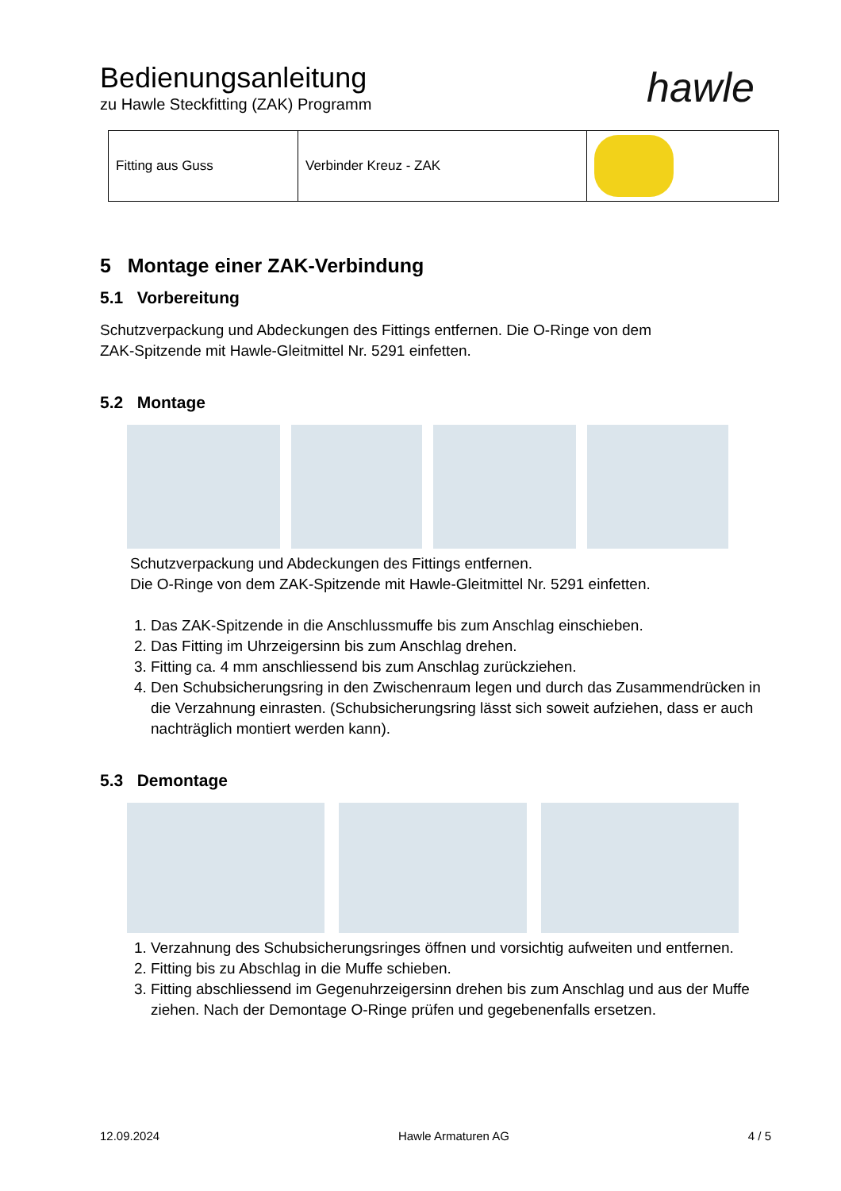Bedienungsanleitung
zu Hawle Steckfitting (ZAK) Programm
hawle
| Fitting aus Guss | Verbinder Kreuz - ZAK | |
5 Montage einer ZAK-Verbindung
5.1 Vorbereitung
Schutzverpackung und Abdeckungen des Fittings entfernen. Die O-Ringe von dem
ZAK-Spitzende mit Hawle-Gleitmittel Nr. 5291 einfetten.
5.2 Montage
Schutzverpackung und Abdeckungen des Fittings entfernen.
Die O-Ringe von dem ZAK-Spitzende mit Hawle-Gleitmittel Nr. 5291 einfetten.
1. Das ZAK-Spitzende in die Anschlussmuffe bis zum Anschlag einschieben.
2. Das Fitting im Uhrzeigersinn bis zum Anschlag drehen.
3. Fitting ca. 4 mm anschliessend bis zum Anschlag zurückziehen.
4. Den Schubsicherungsring in den Zwischenraum legen und durch das Zusammendrücken in die Verzahnung einrasten. (Schubsicherungsring lässt sich soweit aufziehen, dass er auch nachträglich montiert werden kann).
5.3 Demontage
1. Verzahnung des Schubsicherungsringes öffnen und vorsichtig aufweiten und entfernen.
2. Fitting bis zu Abschlag in die Muffe schieben.
3. Fitting abschliessend im Gegenuhrzeigersinn drehen bis zum Anschlag und aus der Muffe ziehen. Nach der Demontage O-Ringe prüfen und gegebenenfalls ersetzen.
12.09.2024 Hawle Armaturen AG 4 / 5